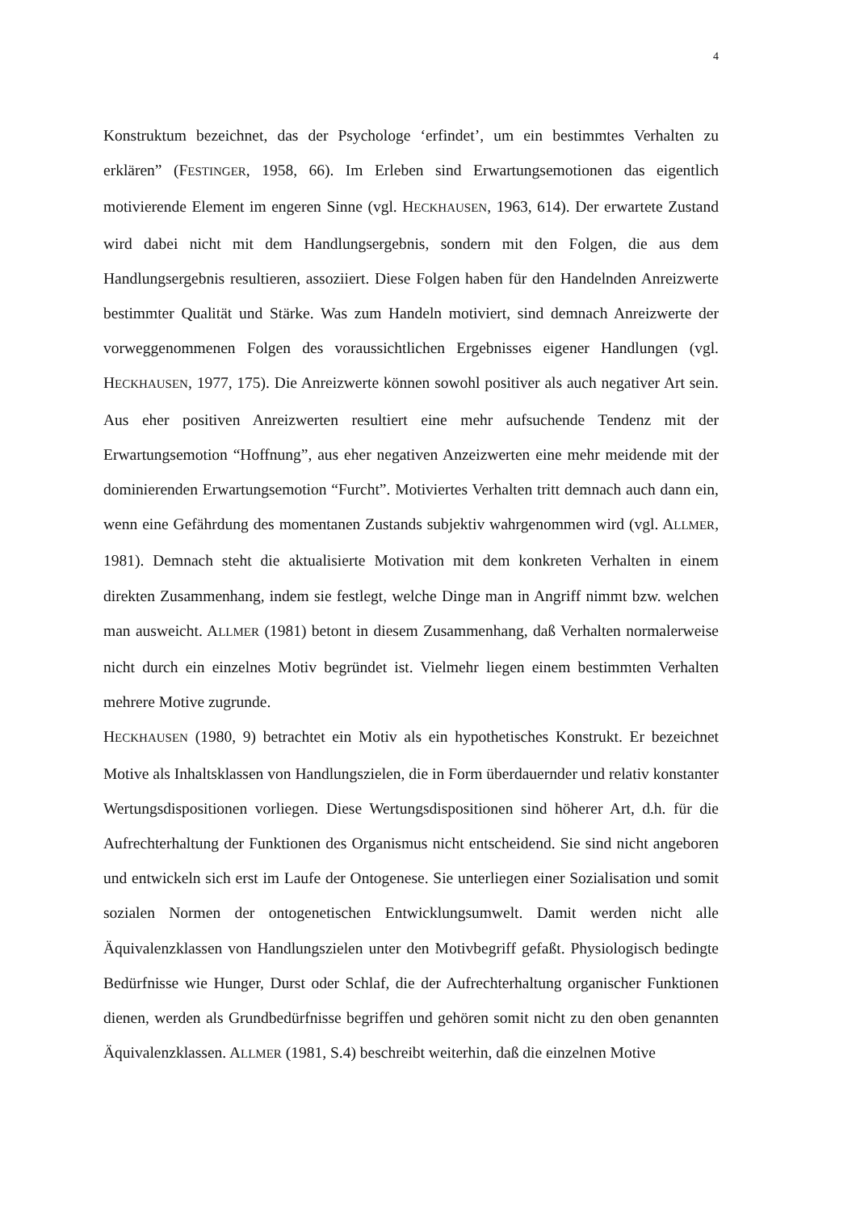4
Konstruktum bezeichnet, das der Psychologe ‘erfindet’, um ein bestimmtes Verhalten zu erklären” (FESTINGER, 1958, 66). Im Erleben sind Erwartungsemotionen das eigentlich motivierende Element im engeren Sinne (vgl. HECKHAUSEN, 1963, 614). Der erwartete Zustand wird dabei nicht mit dem Handlungsergebnis, sondern mit den Folgen, die aus dem Handlungsergebnis resultieren, assoziiert. Diese Folgen haben für den Handelnden Anreizwerte bestimmter Qualität und Stärke. Was zum Handeln motiviert, sind demnach Anreizwerte der vorweggenommenen Folgen des voraussichtlichen Ergebnisses eigener Handlungen (vgl. HECKHAUSEN, 1977, 175). Die Anreizwerte können sowohl positiver als auch negativer Art sein. Aus eher positiven Anreizwerten resultiert eine mehr aufsuchende Tendenz mit der Erwartungsemotion “Hoffnung”, aus eher negativen Anzeizwerten eine mehr meidende mit der dominierenden Erwartungsemotion “Furcht”. Motiviertes Verhalten tritt demnach auch dann ein, wenn eine Gefährdung des momentanen Zustands subjektiv wahrgenommen wird (vgl. ALLMER, 1981). Demnach steht die aktualisierte Motivation mit dem konkreten Verhalten in einem direkten Zusammenhang, indem sie festlegt, welche Dinge man in Angriff nimmt bzw. welchen man ausweicht. ALLMER (1981) betont in diesem Zusammenhang, daß Verhalten normalerweise nicht durch ein einzelnes Motiv begründet ist. Vielmehr liegen einem bestimmten Verhalten mehrere Motive zugrunde.
HECKHAUSEN (1980, 9) betrachtet ein Motiv als ein hypothetisches Konstrukt. Er bezeichnet Motive als Inhaltsklassen von Handlungszielen, die in Form überdauernder und relativ konstanter Wertungsdispositionen vorliegen. Diese Wertungsdispositionen sind höherer Art, d.h. für die Aufrechterhaltung der Funktionen des Organismus nicht entscheidend. Sie sind nicht angeboren und entwickeln sich erst im Laufe der Ontogenese. Sie unterliegen einer Sozialisation und somit sozialen Normen der ontogenetischen Entwicklungsumwelt. Damit werden nicht alle Äquivalenzklassen von Handlungszielen unter den Motivbegriff gefaßt. Physiologisch bedingte Bedürfnisse wie Hunger, Durst oder Schlaf, die der Aufrechterhaltung organischer Funktionen dienen, werden als Grundbedürfnisse begriffen und gehören somit nicht zu den oben genannten Äquivalenzklassen. ALLMER (1981, S.4) beschreibt weiterhin, daß die einzelnen Motive